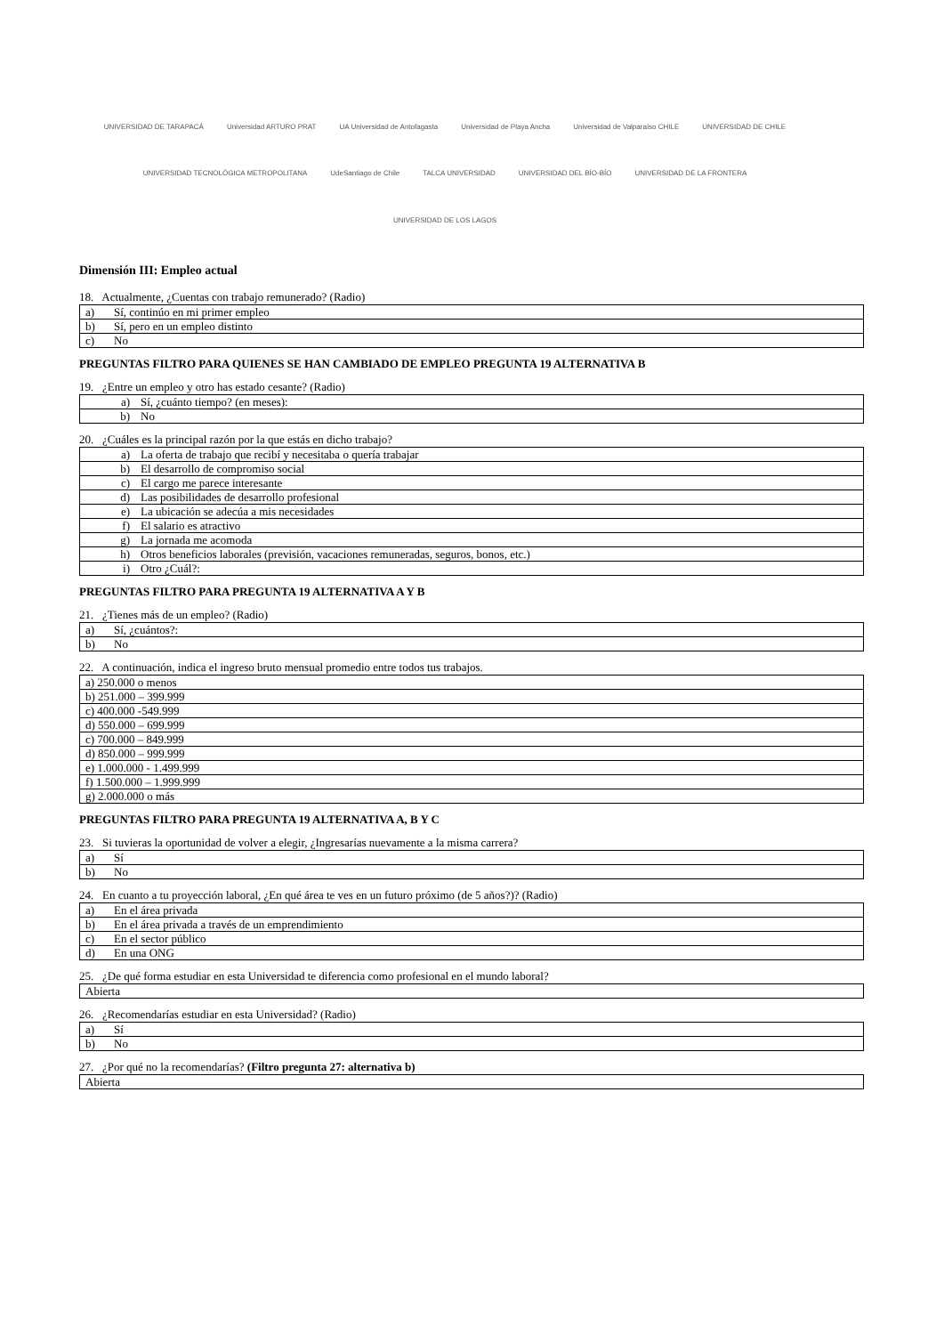UNIVERSIDAD DE TARAPACÁ Universidad ARTURO PRAT UA Universidad de Antofagasta Universidad de Playa Ancha Universidad de Valparaíso CHILE UNIVERSIDAD DE CHILE UNIVERSIDAD TECNOLÓGICA METROPOLITANA UdeSantiago de Chile TALCA UNIVERSIDAD UNIVERSIDAD DEL BÍO-BÍO UNIVERSIDAD DE LA FRONTERA UNIVERSIDAD DE LOS LAGOS
Dimensión III: Empleo actual
18. Actualmente, ¿Cuentas con trabajo remunerado? (Radio)
| a) | Sí, continúo en mi primer empleo |
| b) | Sí, pero en un empleo distinto |
| c) | No |
PREGUNTAS FILTRO PARA QUIENES SE HAN CAMBIADO DE EMPLEO PREGUNTA 19 ALTERNATIVA B
19. ¿Entre un empleo y otro has estado cesante? (Radio)
| a) | Sí, ¿cuánto tiempo? (en meses): |
| b) | No |
20. ¿Cuáles es la principal razón por la que estás en dicho trabajo?
| a) | La oferta de trabajo que recibí y necesitaba o quería trabajar |
| b) | El desarrollo de compromiso social |
| c) | El cargo me parece interesante |
| d) | Las posibilidades de desarrollo profesional |
| e) | La ubicación se adecúa a mis necesidades |
| f) | El salario es atractivo |
| g) | La jornada me acomoda |
| h) | Otros beneficios laborales (previsión, vacaciones remuneradas, seguros, bonos, etc.) |
| i) | Otro ¿Cuál?: |
PREGUNTAS FILTRO PARA PREGUNTA 19 ALTERNATIVA A Y B
21. ¿Tienes más de un empleo? (Radio)
| a) | Sí, ¿cuántos?: |
| b) | No |
22. A continuación, indica el ingreso bruto mensual promedio entre todos tus trabajos.
| a) 250.000 o menos |
| b) 251.000 – 399.999 |
| c) 400.000 -549.999 |
| d) 550.000 – 699.999 |
| c) 700.000 – 849.999 |
| d) 850.000 – 999.999 |
| e) 1.000.000 - 1.499.999 |
| f) 1.500.000 – 1.999.999 |
| g) 2.000.000 o más |
PREGUNTAS FILTRO PARA PREGUNTA 19 ALTERNATIVA A, B Y C
23. Si tuvieras la oportunidad de volver a elegir, ¿Ingresarías nuevamente a la misma carrera?
| a) | Sí |
| b) | No |
24. En cuanto a tu proyección laboral, ¿En qué área te ves en un futuro próximo (de 5 años?)? (Radio)
| a) | En el área privada |
| b) | En el área privada a través de un emprendimiento |
| c) | En el sector público |
| d) | En una ONG |
25. ¿De qué forma estudiar en esta Universidad te diferencia como profesional en el mundo laboral?
| Abierta |
26. ¿Recomendarías estudiar en esta Universidad? (Radio)
| a) | Sí |
| b) | No |
27. ¿Por qué no la recomendarías? (Filtro pregunta 27: alternativa b)
| Abierta |